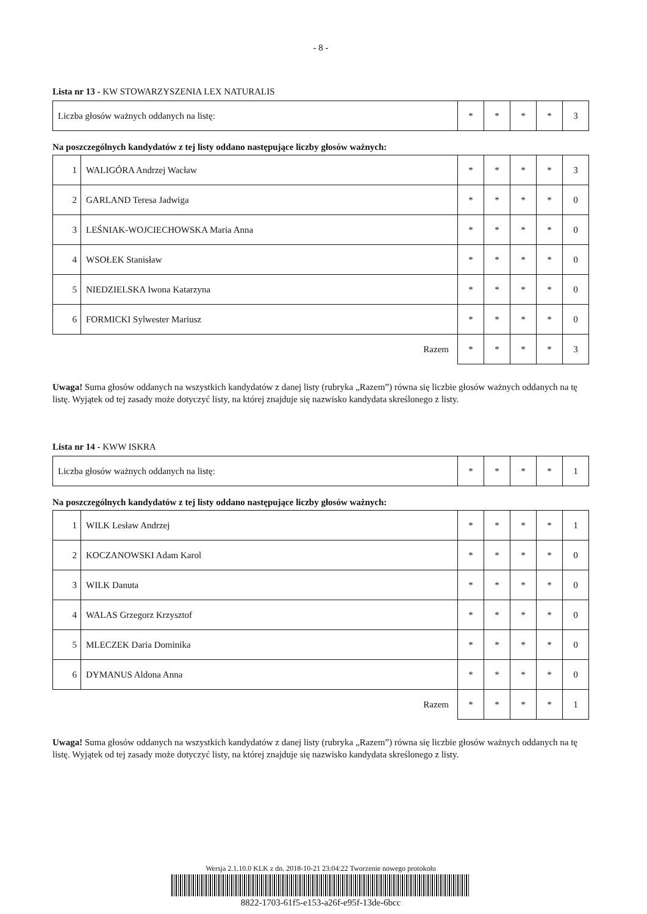- 8 -
Lista nr 13 - KW STOWARZYSZENIA LEX NATURALIS
| Liczba głosów ważnych oddanych na listę: | * | * | * | * | 3 |
Na poszczególnych kandydatów z tej listy oddano następujące liczby głosów ważnych:
| 1 | WALIGÓRA Andrzej Wacław | * | * | * | * | 3 |
| 2 | GARLAND Teresa Jadwiga | * | * | * | * | 0 |
| 3 | LEŚNIAK-WOJCIECHOWSKA Maria Anna | * | * | * | * | 0 |
| 4 | WSOŁEK Stanisław | * | * | * | * | 0 |
| 5 | NIEDZIELSKA Iwona Katarzyna | * | * | * | * | 0 |
| 6 | FORMICKI Sylwester Mariusz | * | * | * | * | 0 |
| Razem | | * | * | * | * | 3 |
Uwaga! Suma głosów oddanych na wszystkich kandydatów z danej listy (rubryka „Razem”) równa się liczbie głosów ważnych oddanych na tę listę. Wyjątek od tej zasady może dotyczyć listy, na której znajduje się nazwisko kandydata skreślonego z listy.
Lista nr 14 - KWW ISKRA
| Liczba głosów ważnych oddanych na listę: | * | * | * | * | 1 |
Na poszczególnych kandydatów z tej listy oddano następujące liczby głosów ważnych:
| 1 | WILK Lesław Andrzej | * | * | * | * | 1 |
| 2 | KOCZANOWSKI Adam Karol | * | * | * | * | 0 |
| 3 | WILK Danuta | * | * | * | * | 0 |
| 4 | WALAS Grzegorz Krzysztof | * | * | * | * | 0 |
| 5 | MLECZEK Daria Dominika | * | * | * | * | 0 |
| 6 | DYMANUS Aldona Anna | * | * | * | * | 0 |
| Razem | | * | * | * | * | 1 |
Uwaga! Suma głosów oddanych na wszystkich kandydatów z danej listy (rubryka „Razem”) równa się liczbie głosów ważnych oddanych na tę listę. Wyjątek od tej zasady może dotyczyć listy, na której znajduje się nazwisko kandydata skreślonego z listy.
Wersja 2.1.10.0 KLK z dn. 2018-10-21 23:04:22 Tworzenie nowego protokołu
8822-1703-61f5-e153-a26f-e95f-13de-6bcc